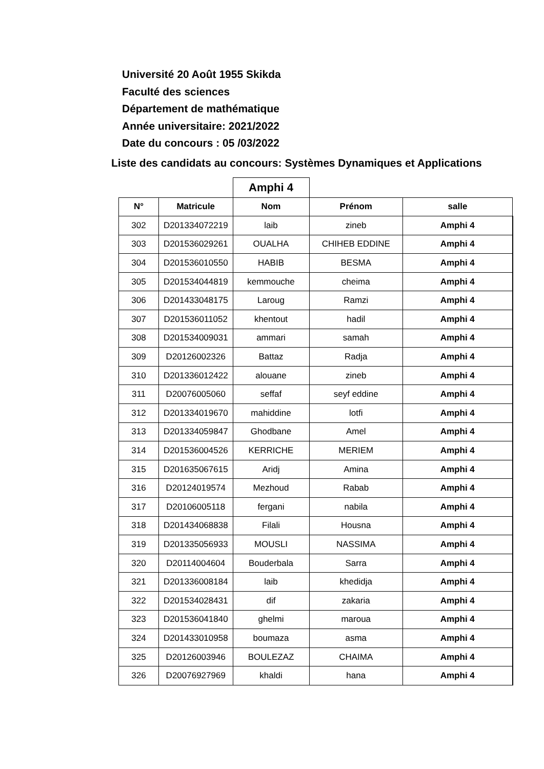Université 20 Août 1955 Skikda
Faculté des sciences
Département de mathématique
Année universitaire: 2021/2022
Date du concours : 05 /03/2022
Liste des candidats au concours: Systèmes Dynamiques et Applications
| | | Amphi 4 | | |
| N° | Matricule | Nom | Prénom | salle |
| 302 | D201334072219 | laib | zineb | Amphi 4 |
| 303 | D201536029261 | OUALHA | CHIHEB EDDINE | Amphi 4 |
| 304 | D201536010550 | HABIB | BESMA | Amphi 4 |
| 305 | D201534044819 | kemmouche | cheima | Amphi 4 |
| 306 | D201433048175 | Laroug | Ramzi | Amphi 4 |
| 307 | D201536011052 | khentout | hadil | Amphi 4 |
| 308 | D201534009031 | ammari | samah | Amphi 4 |
| 309 | D20126002326 | Battaz | Radja | Amphi 4 |
| 310 | D201336012422 | alouane | zineb | Amphi 4 |
| 311 | D20076005060 | seffaf | seyf eddine | Amphi 4 |
| 312 | D201334019670 | mahiddine | lotfi | Amphi 4 |
| 313 | D201334059847 | Ghodbane | Amel | Amphi 4 |
| 314 | D201536004526 | KERRICHE | MERIEM | Amphi 4 |
| 315 | D201635067615 | Aridj | Amina | Amphi 4 |
| 316 | D20124019574 | Mezhoud | Rabab | Amphi 4 |
| 317 | D20106005118 | fergani | nabila | Amphi 4 |
| 318 | D201434068838 | Filali | Housna | Amphi 4 |
| 319 | D201335056933 | MOUSLI | NASSIMA | Amphi 4 |
| 320 | D20114004604 | Bouderbala | Sarra | Amphi 4 |
| 321 | D201336008184 | laib | khedidja | Amphi 4 |
| 322 | D201534028431 | dif | zakaria | Amphi 4 |
| 323 | D201536041840 | ghelmi | maroua | Amphi 4 |
| 324 | D201433010958 | boumaza | asma | Amphi 4 |
| 325 | D20126003946 | BOULEZAZ | CHAIMA | Amphi 4 |
| 326 | D20076927969 | khaldi | hana | Amphi 4 |